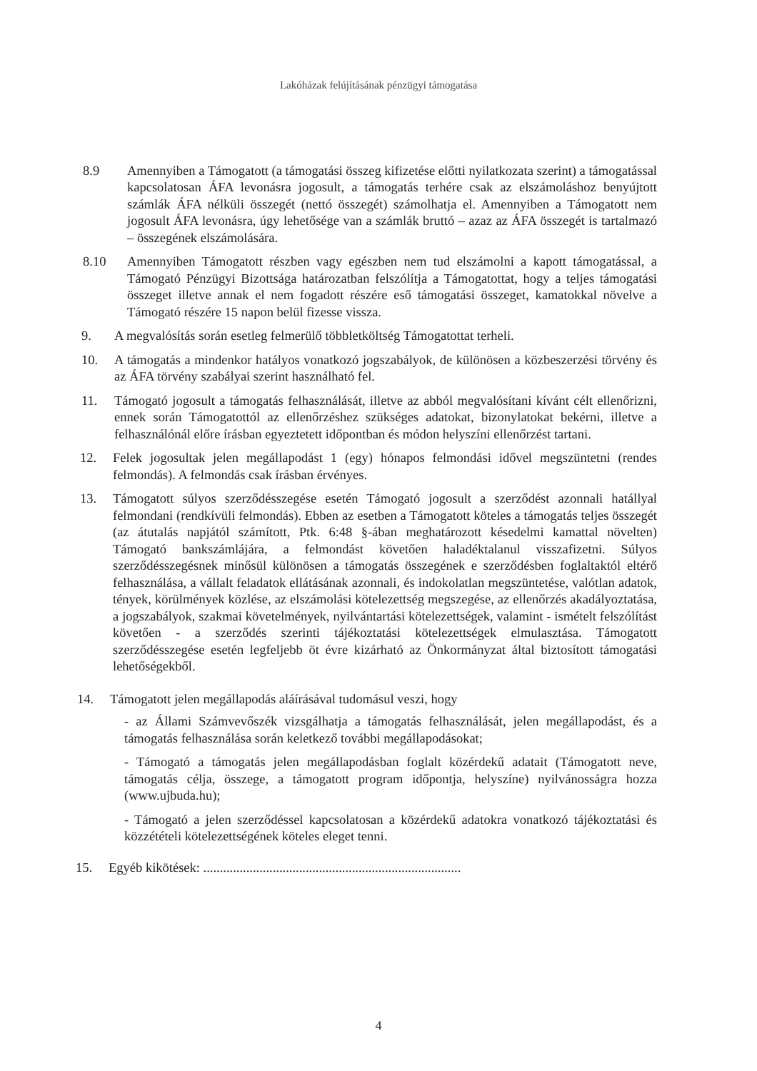Lakóházak felújításának pénzügyi támogatása
8.9 Amennyiben a Támogatott (a támogatási összeg kifizetése előtti nyilatkozata szerint) a támogatással kapcsolatosan ÁFA levonásra jogosult, a támogatás terhére csak az elszámoláshoz benyújtott számlák ÁFA nélküli összegét (nettó összegét) számolhatja el. Amennyiben a Támogatott nem jogosult ÁFA levonásra, úgy lehetősége van a számlák bruttó – azaz az ÁFA összegét is tartalmazó – összegének elszámolására.
8.10 Amennyiben Támogatott részben vagy egészben nem tud elszámolni a kapott támogatással, a Támogató Pénzügyi Bizottsága határozatban felszólítja a Támogatottat, hogy a teljes támogatási összeget illetve annak el nem fogadott részére eső támogatási összeget, kamatokkal növelve a Támogató részére 15 napon belül fizesse vissza.
9. A megvalósítás során esetleg felmerülő többletköltség Támogatottat terheli.
10. A támogatás a mindenkor hatályos vonatkozó jogszabályok, de különösen a közbeszerzési törvény és az ÁFA törvény szabályai szerint használható fel.
11. Támogató jogosult a támogatás felhasználását, illetve az abból megvalósítani kívánt célt ellenőrizni, ennek során Támogatottól az ellenőrzéshez szükséges adatokat, bizonylatokat bekérni, illetve a felhasználónál előre írásban egyeztetett időpontban és módon helyszíni ellenőrzést tartani.
12. Felek jogosultak jelen megállapodást 1 (egy) hónapos felmondási idővel megszüntetni (rendes felmondás). A felmondás csak írásban érvényes.
13. Támogatott súlyos szerződésszegése esetén Támogató jogosult a szerződést azonnali hatállyal felmondani (rendkívüli felmondás). Ebben az esetben a Támogatott köteles a támogatás teljes összegét (az átutalás napjától számított, Ptk. 6:48 §-ában meghatározott késedelmi kamattal növelten) Támogató bankszámlájára, a felmondást követően haladéktalanul visszafizetni. Súlyos szerződésszegésnek minősül különösen a támogatás összegének e szerződésben foglaltaktól eltérő felhasználása, a vállalt feladatok ellátásának azonnali, és indokolatlan megszüntetése, valótlan adatok, tények, körülmények közlése, az elszámolási kötelezettség megszegése, az ellenőrzés akadályoztatása, a jogszabályok, szakmai követelmények, nyilvántartási kötelezettségek, valamint - ismételt felszólítást követően - a szerződés szerinti tájékoztatási kötelezettségek elmulasztása. Támogatott szerződésszegése esetén legfeljebb öt évre kizárható az Önkormányzat által biztosított támogatási lehetőségekből.
14. Támogatott jelen megállapodás aláírásával tudomásul veszi, hogy
- az Állami Számvevőszék vizsgálhatja a támogatás felhasználását, jelen megállapodást, és a támogatás felhasználása során keletkező további megállapodásokat;
- Támogató a támogatás jelen megállapodásban foglalt közérdekű adatait (Támogatott neve, támogatás célja, összege, a támogatott program időpontja, helyszíne) nyilvánosságra hozza (www.ujbuda.hu);
- Támogató a jelen szerződéssel kapcsolatosan a közérdekű adatokra vonatkozó tájékoztatási és közzétételi kötelezettségének köteles eleget tenni.
15. Egyéb kikötések: ..............................................................................
4